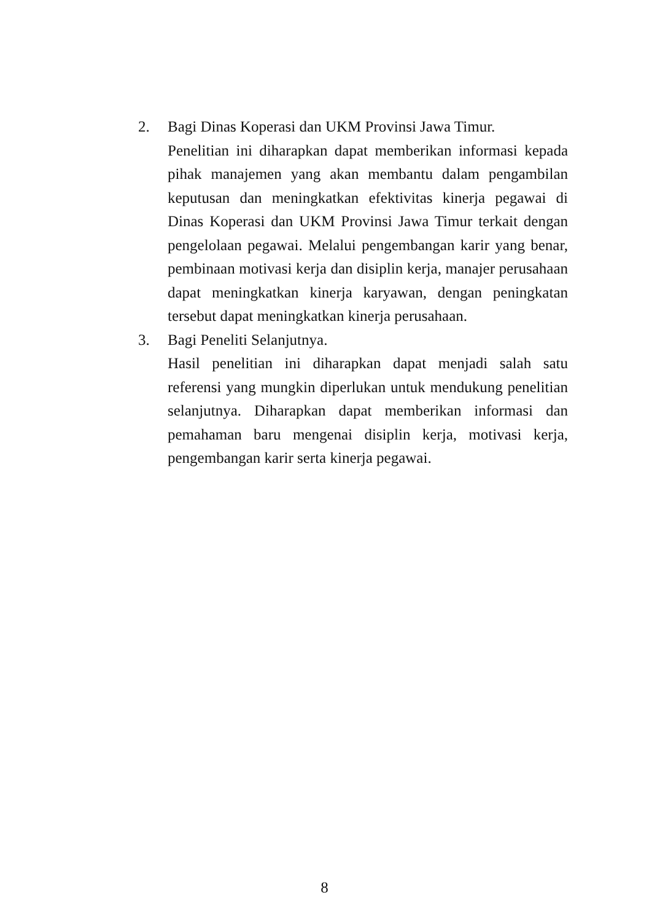2. Bagi Dinas Koperasi dan UKM Provinsi Jawa Timur.
Penelitian ini diharapkan dapat memberikan informasi kepada pihak manajemen yang akan membantu dalam pengambilan keputusan dan meningkatkan efektivitas kinerja pegawai di Dinas Koperasi dan UKM Provinsi Jawa Timur terkait dengan pengelolaan pegawai. Melalui pengembangan karir yang benar, pembinaan motivasi kerja dan disiplin kerja, manajer perusahaan dapat meningkatkan kinerja karyawan, dengan peningkatan tersebut dapat meningkatkan kinerja perusahaan.
3. Bagi Peneliti Selanjutnya.
Hasil penelitian ini diharapkan dapat menjadi salah satu referensi yang mungkin diperlukan untuk mendukung penelitian selanjutnya. Diharapkan dapat memberikan informasi dan pemahaman baru mengenai disiplin kerja, motivasi kerja, pengembangan karir serta kinerja pegawai.
8